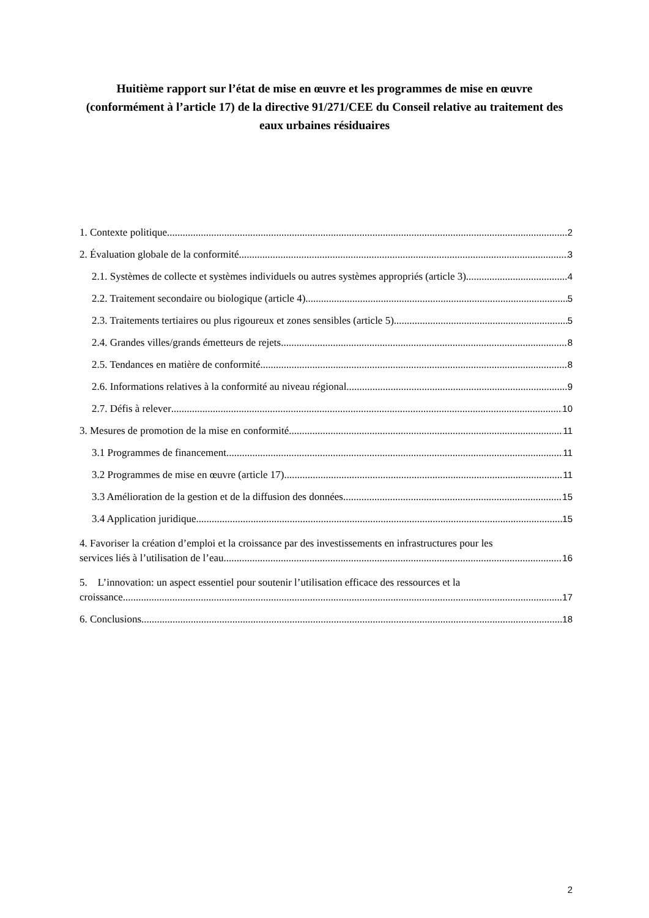Huitième rapport sur l’état de mise en œuvre et les programmes de mise en œuvre (conformément à l’article 17) de la directive 91/271/CEE du Conseil relative au traitement des eaux urbaines résiduaires
1. Contexte politique 2
2. Évaluation globale de la conformité 3
2.1. Systèmes de collecte et systèmes individuels ou autres systèmes appropriés (article 3) 4
2.2. Traitement secondaire ou biologique (article 4) 5
2.3. Traitements tertiaires ou plus rigoureux et zones sensibles (article 5) 5
2.4. Grandes villes/grands émetteurs de rejets 8
2.5. Tendances en matière de conformité 8
2.6. Informations relatives à la conformité au niveau régional 9
2.7. Défis à relever 10
3. Mesures de promotion de la mise en conformité 11
3.1 Programmes de financement 11
3.2 Programmes de mise en œuvre (article 17) 11
3.3 Amélioration de la gestion et de la diffusion des données 15
3.4 Application juridique 15
4. Favoriser la création d’emploi et la croissance par des investissements en infrastructures pour les
services liés à l’utilisation de l’eau 16
5. L’innovation: un aspect essentiel pour soutenir l’utilisation efficace des ressources et la
croissance 17
6. Conclusions 18
2